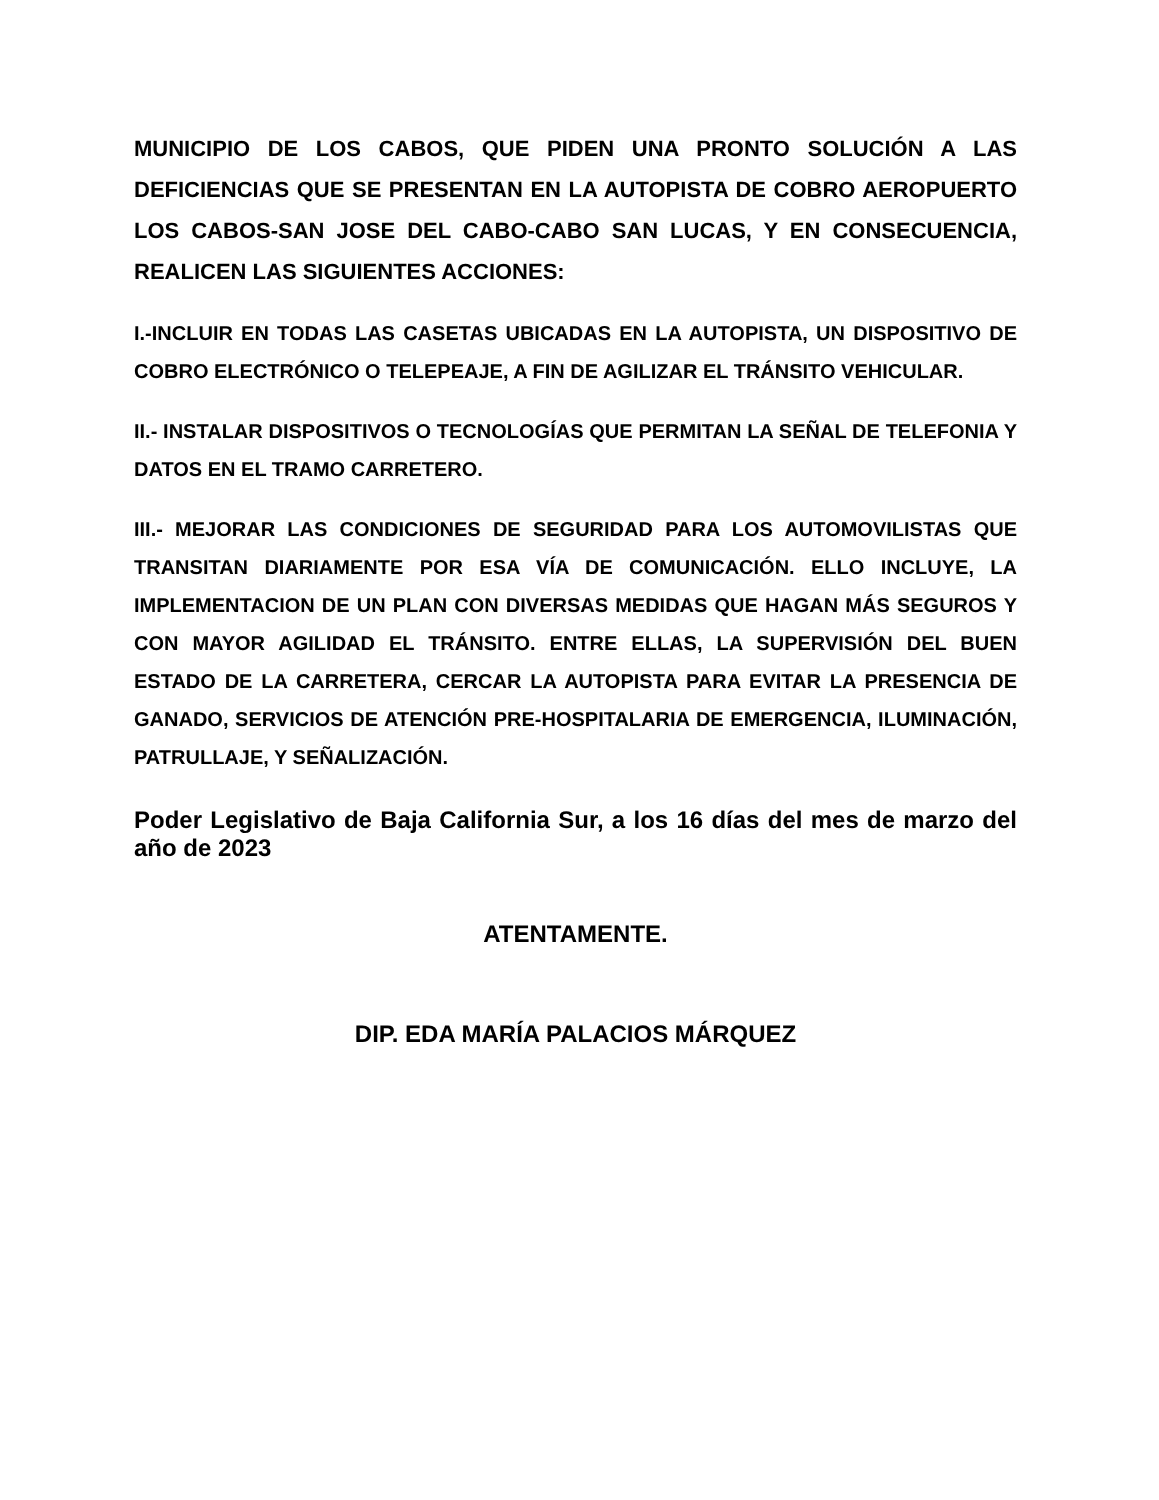MUNICIPIO DE LOS CABOS, QUE PIDEN UNA PRONTO SOLUCIÓN A LAS DEFICIENCIAS QUE SE PRESENTAN EN LA AUTOPISTA DE COBRO AEROPUERTO LOS CABOS-SAN JOSE DEL CABO-CABO SAN LUCAS, Y EN CONSECUENCIA, REALICEN LAS SIGUIENTES ACCIONES:
I.-INCLUIR EN TODAS LAS CASETAS UBICADAS EN LA AUTOPISTA, UN DISPOSITIVO DE COBRO ELECTRÓNICO O TELEPEAJE, A FIN DE AGILIZAR EL TRÁNSITO VEHICULAR.
II.- INSTALAR DISPOSITIVOS O TECNOLOGÍAS QUE PERMITAN LA SEÑAL DE TELEFONIA Y DATOS EN EL TRAMO CARRETERO.
III.- MEJORAR LAS CONDICIONES DE SEGURIDAD PARA LOS AUTOMOVILISTAS QUE TRANSITAN DIARIAMENTE POR ESA VÍA DE COMUNICACIÓN. ELLO INCLUYE, LA IMPLEMENTACION DE UN PLAN CON DIVERSAS MEDIDAS QUE HAGAN MÁS SEGUROS Y CON MAYOR AGILIDAD EL TRÁNSITO. ENTRE ELLAS, LA SUPERVISIÓN DEL BUEN ESTADO DE LA CARRETERA, CERCAR LA AUTOPISTA PARA EVITAR LA PRESENCIA DE GANADO, SERVICIOS DE ATENCIÓN PRE-HOSPITALARIA DE EMERGENCIA, ILUMINACIÓN, PATRULLAJE, Y SEÑALIZACIÓN.
Poder Legislativo de Baja California Sur, a los 16 días del mes de marzo del año de 2023
ATENTAMENTE.
DIP. EDA MARÍA PALACIOS MÁRQUEZ